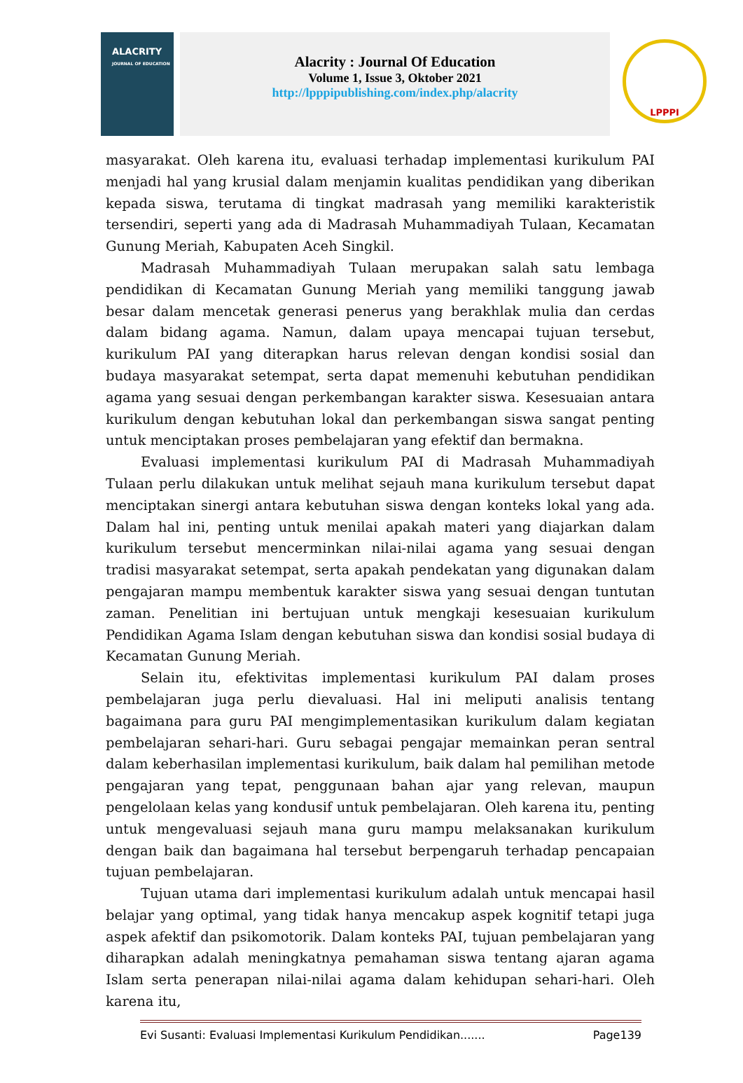ALACRITY
JOURNAL OF EDUCATION
Alacrity : Journal Of Education
Volume 1, Issue 3, Oktober 2021
http://lpppipublishing.com/index.php/alacrity
LPPPI
masyarakat. Oleh karena itu, evaluasi terhadap implementasi kurikulum PAI menjadi hal yang krusial dalam menjamin kualitas pendidikan yang diberikan kepada siswa, terutama di tingkat madrasah yang memiliki karakteristik tersendiri, seperti yang ada di Madrasah Muhammadiyah Tulaan, Kecamatan Gunung Meriah, Kabupaten Aceh Singkil.
Madrasah Muhammadiyah Tulaan merupakan salah satu lembaga pendidikan di Kecamatan Gunung Meriah yang memiliki tanggung jawab besar dalam mencetak generasi penerus yang berakhlak mulia dan cerdas dalam bidang agama. Namun, dalam upaya mencapai tujuan tersebut, kurikulum PAI yang diterapkan harus relevan dengan kondisi sosial dan budaya masyarakat setempat, serta dapat memenuhi kebutuhan pendidikan agama yang sesuai dengan perkembangan karakter siswa. Kesesuaian antara kurikulum dengan kebutuhan lokal dan perkembangan siswa sangat penting untuk menciptakan proses pembelajaran yang efektif dan bermakna.
Evaluasi implementasi kurikulum PAI di Madrasah Muhammadiyah Tulaan perlu dilakukan untuk melihat sejauh mana kurikulum tersebut dapat menciptakan sinergi antara kebutuhan siswa dengan konteks lokal yang ada. Dalam hal ini, penting untuk menilai apakah materi yang diajarkan dalam kurikulum tersebut mencerminkan nilai-nilai agama yang sesuai dengan tradisi masyarakat setempat, serta apakah pendekatan yang digunakan dalam pengajaran mampu membentuk karakter siswa yang sesuai dengan tuntutan zaman. Penelitian ini bertujuan untuk mengkaji kesesuaian kurikulum Pendidikan Agama Islam dengan kebutuhan siswa dan kondisi sosial budaya di Kecamatan Gunung Meriah.
Selain itu, efektivitas implementasi kurikulum PAI dalam proses pembelajaran juga perlu dievaluasi. Hal ini meliputi analisis tentang bagaimana para guru PAI mengimplementasikan kurikulum dalam kegiatan pembelajaran sehari-hari. Guru sebagai pengajar memainkan peran sentral dalam keberhasilan implementasi kurikulum, baik dalam hal pemilihan metode pengajaran yang tepat, penggunaan bahan ajar yang relevan, maupun pengelolaan kelas yang kondusif untuk pembelajaran. Oleh karena itu, penting untuk mengevaluasi sejauh mana guru mampu melaksanakan kurikulum dengan baik dan bagaimana hal tersebut berpengaruh terhadap pencapaian tujuan pembelajaran.
Tujuan utama dari implementasi kurikulum adalah untuk mencapai hasil belajar yang optimal, yang tidak hanya mencakup aspek kognitif tetapi juga aspek afektif dan psikomotorik. Dalam konteks PAI, tujuan pembelajaran yang diharapkan adalah meningkatnya pemahaman siswa tentang ajaran agama Islam serta penerapan nilai-nilai agama dalam kehidupan sehari-hari. Oleh karena itu,
Evi Susanti: Evaluasi Implementasi Kurikulum Pendidikan....... Page139